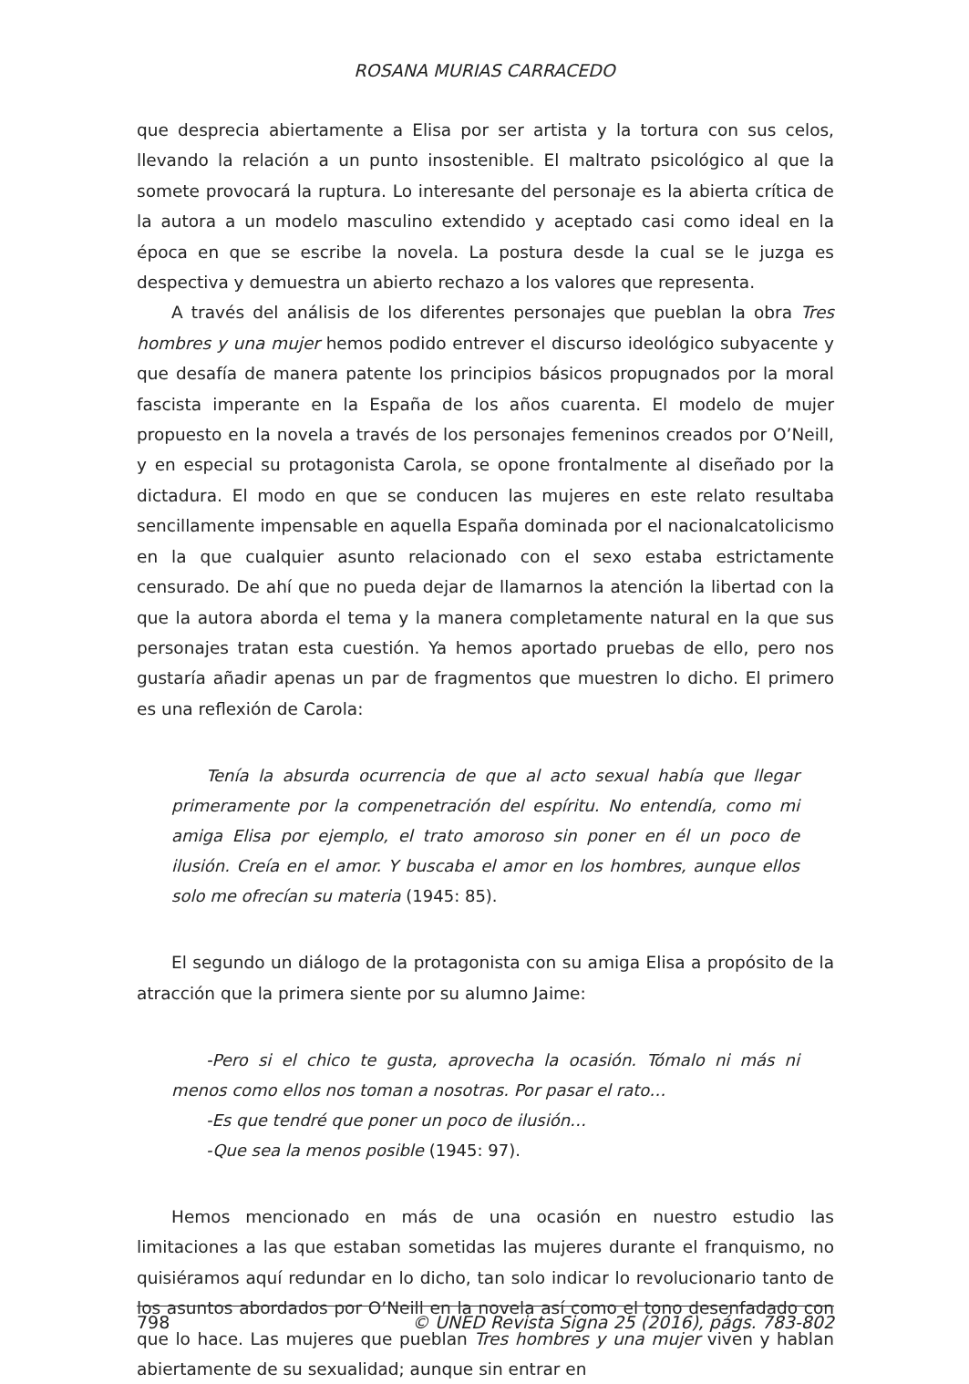ROSANA MURIAS CARRACEDO
que desprecia abiertamente a Elisa por ser artista y la tortura con sus celos, llevando la relación a un punto insostenible. El maltrato psicológico al que la somete provocará la ruptura. Lo interesante del personaje es la abierta crítica de la autora a un modelo masculino extendido y aceptado casi como ideal en la época en que se escribe la novela. La postura desde la cual se le juzga es despectiva y demuestra un abierto rechazo a los valores que representa.
A través del análisis de los diferentes personajes que pueblan la obra Tres hombres y una mujer hemos podido entrever el discurso ideológico subyacente y que desafía de manera patente los principios básicos propugnados por la moral fascista imperante en la España de los años cuarenta. El modelo de mujer propuesto en la novela a través de los personajes femeninos creados por O’Neill, y en especial su protagonista Carola, se opone frontalmente al diseñado por la dictadura. El modo en que se conducen las mujeres en este relato resultaba sencillamente impensable en aquella España dominada por el nacionalcatolicismo en la que cualquier asunto relacionado con el sexo estaba estrictamente censurado. De ahí que no pueda dejar de llamarnos la atención la libertad con la que la autora aborda el tema y la manera completamente natural en la que sus personajes tratan esta cuestión. Ya hemos aportado pruebas de ello, pero nos gustaría añadir apenas un par de fragmentos que muestren lo dicho. El primero es una reflexión de Carola:
Tenía la absurda ocurrencia de que al acto sexual había que llegar primeramente por la compenetración del espíritu. No entendía, como mi amiga Elisa por ejemplo, el trato amoroso sin poner en él un poco de ilusión. Creía en el amor. Y buscaba el amor en los hombres, aunque ellos solo me ofrecían su materia (1945: 85).
El segundo un diálogo de la protagonista con su amiga Elisa a propósito de la atracción que la primera siente por su alumno Jaime:
-Pero si el chico te gusta, aprovecha la ocasión. Tómalo ni más ni menos como ellos nos toman a nosotras. Por pasar el rato…
-Es que tendré que poner un poco de ilusión…
-Que sea la menos posible (1945: 97).
Hemos mencionado en más de una ocasión en nuestro estudio las limitaciones a las que estaban sometidas las mujeres durante el franquismo, no quisiéramos aquí redundar en lo dicho, tan solo indicar lo revolucionario tanto de los asuntos abordados por O’Neill en la novela así como el tono desenfadado con que lo hace. Las mujeres que pueblan Tres hombres y una mujer viven y hablan abiertamente de su sexualidad; aunque sin entrar en
798 © UNED Revista Signa 25 (2016), págs. 783-802